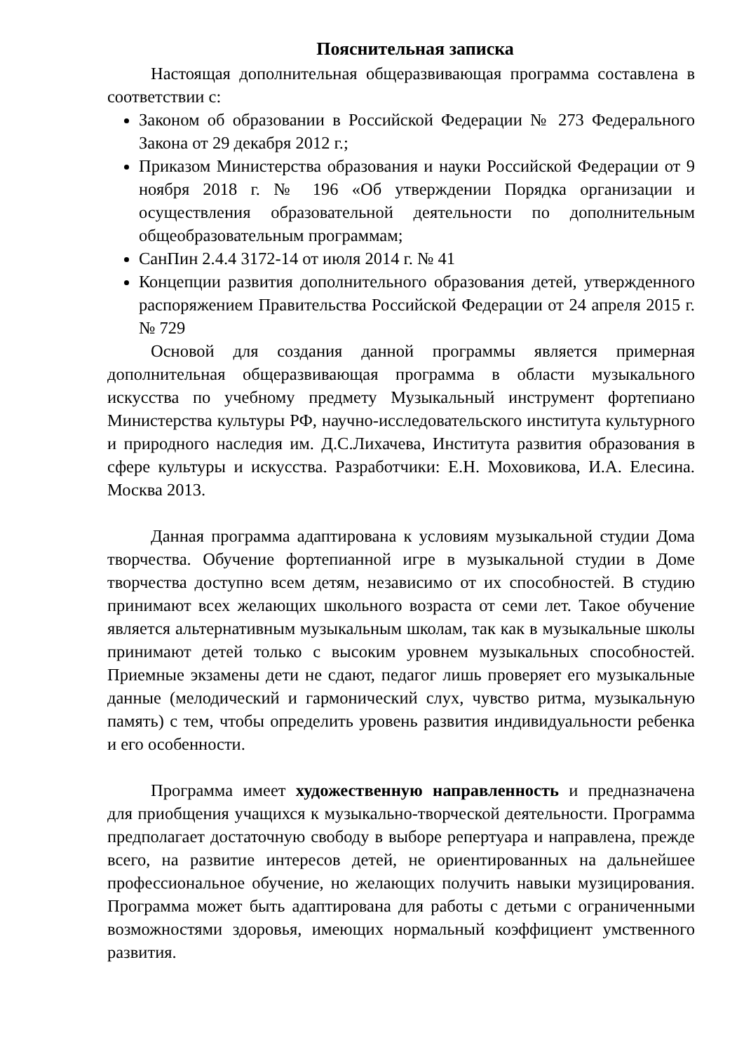Пояснительная записка
Настоящая дополнительная общеразвивающая программа составлена в соответствии с:
Законом об образовании в Российской Федерации № 273 Федерального Закона от 29 декабря 2012 г.;
Приказом Министерства образования и науки Российской Федерации от 9 ноября 2018 г. № 196 «Об утверждении Порядка организации и осуществления образовательной деятельности по дополнительным общеобразовательным программам;
СанПин 2.4.4 3172-14 от июля 2014 г. № 41
Концепции развития дополнительного образования детей, утвержденного распоряжением Правительства Российской Федерации от 24 апреля 2015 г. № 729
Основой для создания данной программы является примерная дополнительная общеразвивающая программа в области музыкального искусства по учебному предмету Музыкальный инструмент фортепиано Министерства культуры РФ, научно-исследовательского института культурного и природного наследия им. Д.С.Лихачева, Института развития образования в сфере культуры и искусства. Разработчики: Е.Н. Моховикова, И.А. Елесина. Москва 2013.
Данная программа адаптирована к условиям музыкальной студии Дома творчества. Обучение фортепианной игре в музыкальной студии в Доме творчества доступно всем детям, независимо от их способностей. В студию принимают всех желающих школьного возраста от семи лет. Такое обучение является альтернативным музыкальным школам, так как в музыкальные школы принимают детей только с высоким уровнем музыкальных способностей. Приемные экзамены дети не сдают, педагог лишь проверяет его музыкальные данные (мелодический и гармонический слух, чувство ритма, музыкальную память) с тем, чтобы определить уровень развития индивидуальности ребенка и его особенности.
Программа имеет художественную направленность и предназначена для приобщения учащихся к музыкально-творческой деятельности. Программа предполагает достаточную свободу в выборе репертуара и направлена, прежде всего, на развитие интересов детей, не ориентированных на дальнейшее профессиональное обучение, но желающих получить навыки музицирования. Программа может быть адаптирована для работы с детьми с ограниченными возможностями здоровья, имеющих нормальный коэффициент умственного развития.